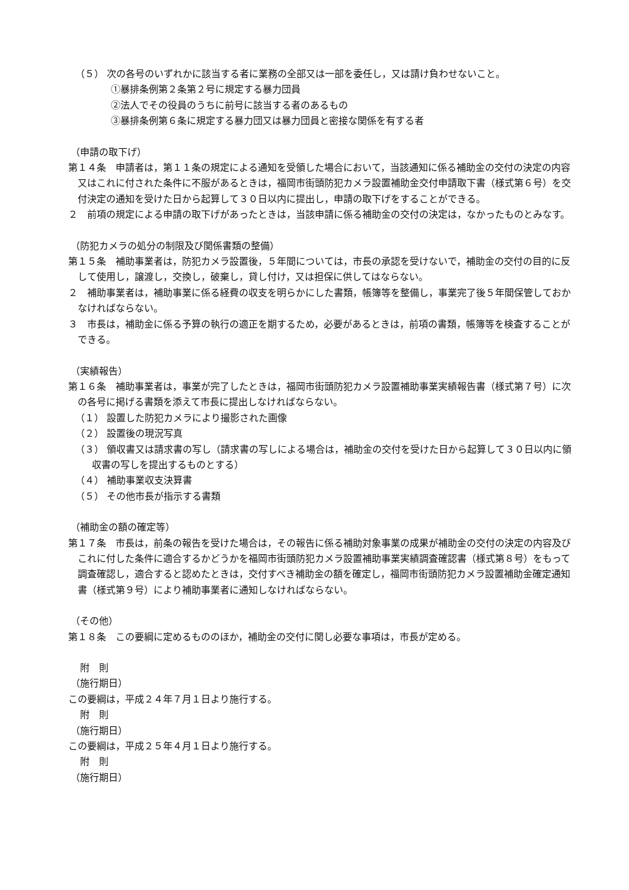（５） 次の各号のいずれかに該当する者に業務の全部又は一部を委任し，又は請け負わせないこと。
①暴排条例第２条第２号に規定する暴力団員
②法人でその役員のうちに前号に該当する者のあるもの
③暴排条例第６条に規定する暴力団又は暴力団員と密接な関係を有する者
（申請の取下げ）
第１４条　申請者は，第１１条の規定による通知を受領した場合において，当該通知に係る補助金の交付の決定の内容又はこれに付された条件に不服があるときは，福岡市街頭防犯カメラ設置補助金交付申請取下書（様式第６号）を交付決定の通知を受けた日から起算して３０日以内に提出し，申請の取下げをすることができる。
２　前項の規定による申請の取下げがあったときは，当該申請に係る補助金の交付の決定は，なかったものとみなす。
（防犯カメラの処分の制限及び関係書類の整備）
第１５条　補助事業者は，防犯カメラ設置後，５年間については，市長の承認を受けないで，補助金の交付の目的に反して使用し，譲渡し，交換し，破棄し，貸し付け，又は担保に供してはならない。
２　補助事業者は，補助事業に係る経費の収支を明らかにした書類，帳簿等を整備し，事業完了後５年間保管しておかなければならない。
３　市長は，補助金に係る予算の執行の適正を期するため，必要があるときは，前項の書類，帳簿等を検査することができる。
（実績報告）
第１６条　補助事業者は，事業が完了したときは，福岡市街頭防犯カメラ設置補助事業実績報告書（様式第７号）に次の各号に掲げる書類を添えて市長に提出しなければならない。
（１） 設置した防犯カメラにより撮影された画像
（２） 設置後の現況写真
（３） 領収書又は請求書の写し（請求書の写しによる場合は，補助金の交付を受けた日から起算して３０日以内に領収書の写しを提出するものとする）
（４） 補助事業収支決算書
（５） その他市長が指示する書類
（補助金の額の確定等）
第１７条　市長は，前条の報告を受けた場合は，その報告に係る補助対象事業の成果が補助金の交付の決定の内容及びこれに付した条件に適合するかどうかを福岡市街頭防犯カメラ設置補助事業実績調査確認書（様式第８号）をもって調査確認し，適合すると認めたときは，交付すべき補助金の額を確定し，福岡市街頭防犯カメラ設置補助金確定通知書（様式第９号）により補助事業者に通知しなければならない。
（その他）
第１８条　この要綱に定めるもののほか，補助金の交付に関し必要な事項は，市長が定める。
附　則
（施行期日）
この要綱は，平成２４年７月１日より施行する。
附　則
（施行期日）
この要綱は，平成２５年４月１日より施行する。
附　則
（施行期日）